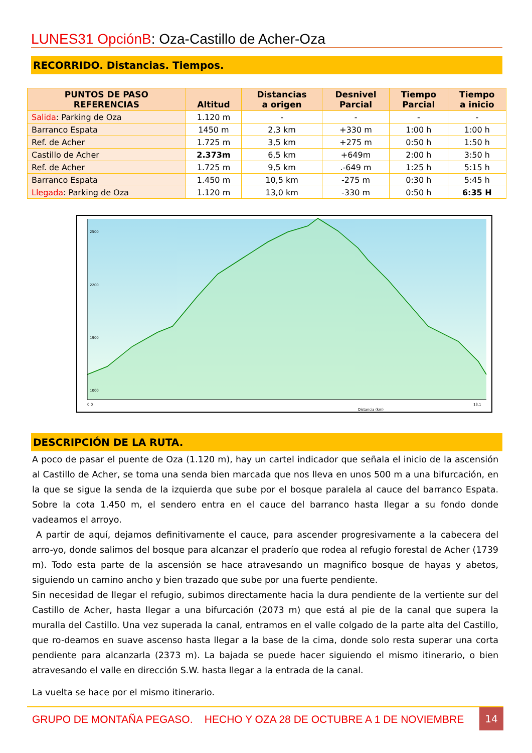LUNES31 OpciónB: Oza-Castillo de Acher-Oza
RECORRIDO. Distancias. Tiempos.
| PUNTOS DE PASO REFERENCIAS | Altitud | Distancias a origen | Desnivel Parcial | Tiempo Parcial | Tiempo a inicio |
| --- | --- | --- | --- | --- | --- |
| Salida : Parking de Oza | 1.120 m | - | - | - | - |
| Barranco Espata | 1450 m | 2,3 km | +330 m | 1:00 h | 1:00 h |
| Ref. de Acher | 1.725 m | 3,5 km | +275 m | 0:50 h | 1:50 h |
| Castillo de Acher | 2.373m | 6,5 km | +649m | 2:00 h | 3:50 h |
| Ref. de Acher | 1.725 m | 9,5 km | .-649 m | 1:25 h | 5:15 h |
| Barranco Espata | 1.450 m | 10,5 km | -275 m | 0:30 h | 5:45 h |
| Llegada : Parking de Oza | 1.120 m | 13,0 km | -330 m | 0:50 h | 6:35 H |
2500
2200
1900
1000
0.0
Distancia (km)
13.1
DESCRIPCIÓN DE LA RUTA.
A poco de pasar el puente de Oza (1.120 m), hay un cartel indicador que señala el inicio de la ascensión al Castillo de Acher, se toma una senda bien marcada que nos lleva en unos 500 m a una bifurcación, en la que se sigue la senda de la izquierda que sube por el bosque paralela al cauce del barranco Espata. Sobre la cota 1.450 m, el sendero entra en el cauce del barranco hasta llegar a su fondo donde vadeamos el arroyo.
A partir de aquí, dejamos definitivamente el cauce, para ascender progresivamente a la cabecera del arro-yo, donde salimos del bosque para alcanzar el praderío que rodea al refugio forestal de Acher (1739 m). Todo esta parte de la ascensión se hace atravesando un magnifico bosque de hayas y abetos, siguiendo un camino ancho y bien trazado que sube por una fuerte pendiente.
Sin necesidad de llegar el refugio, subimos directamente hacia la dura pendiente de la vertiente sur del Castillo de Acher, hasta llegar a una bifurcación (2073 m) que está al pie de la canal que supera la muralla del Castillo. Una vez superada la canal, entramos en el valle colgado de la parte alta del Castillo, que ro-deamos en suave ascenso hasta llegar a la base de la cima, donde solo resta superar una corta pendiente para alcanzarla (2373 m). La bajada se puede hacer siguiendo el mismo itinerario, o bien atravesando el valle en dirección S.W. hasta llegar a la entrada de la canal.
La vuelta se hace por el mismo itinerario.
GRUPO DE MONTAÑA PEGASO. HECHO Y OZA 28 DE OCTUBRE A 1 DE NOVIEMBRE
14